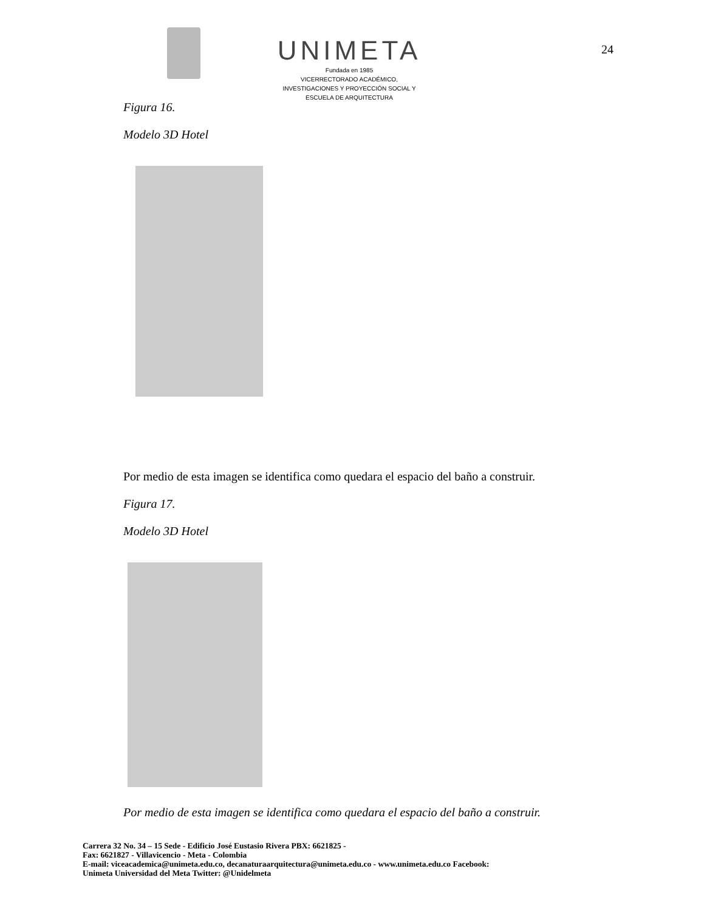UNIMETA
Fundada en 1985
VICERRECTORADO ACADÉMICO,
INVESTIGACIONES Y PROYECCIÓN SOCIAL Y
ESCUELA DE ARQUITECTURA
24
Figura 16.
Modelo 3D Hotel
Por medio de esta imagen se identifica como quedara el espacio del baño a construir.
Figura 17.
Modelo 3D Hotel
Por medio de esta imagen se identifica como quedara el espacio del baño a construir.
Carrera 32 No. 34 – 15 Sede - Edificio José Eustasio Rivera PBX: 6621825 -
Fax: 6621827 - Villavicencio - Meta - Colombia
E-mail: viceacademica@unimeta.edu.co, decanaturaarquitectura@unimeta.edu.co - www.unimeta.edu.co Facebook:
Unimeta Universidad del Meta Twitter: @Unidelmeta